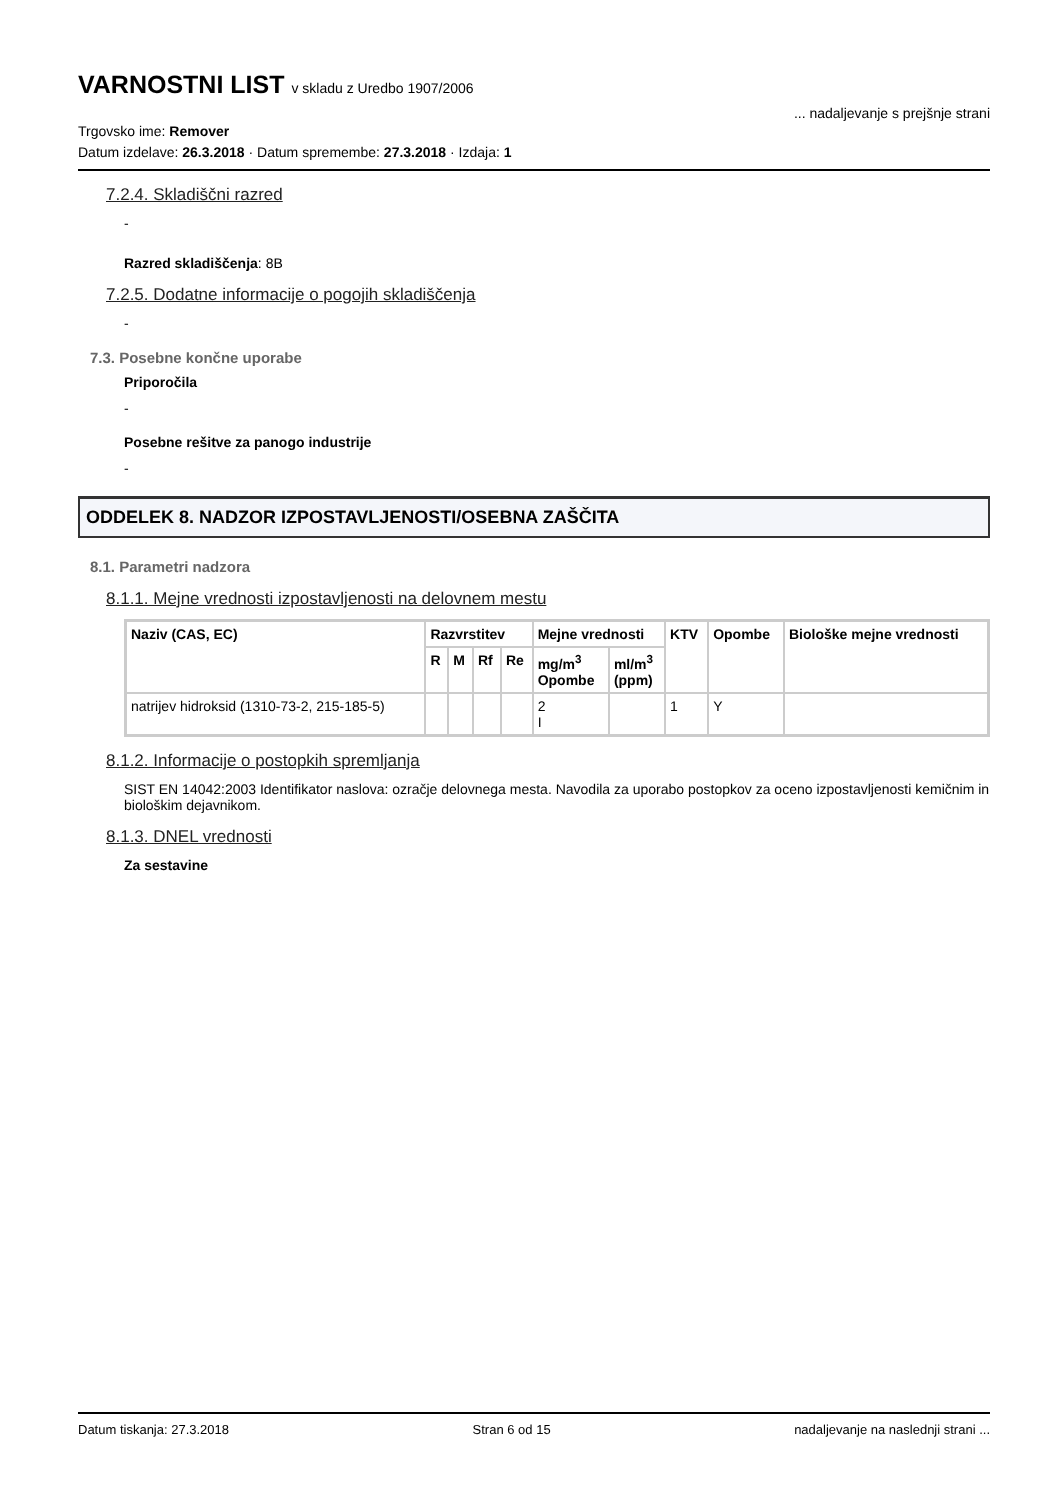VARNOSTNI LIST v skladu z Uredbo 1907/2006
... nadaljevanje s prejšnje strani
Trgovsko ime: Remover
Datum izdelave: 26.3.2018 · Datum spremembe: 27.3.2018 · Izdaja: 1
7.2.4. Skladiščni razred
-
Razred skladiščenja: 8B
7.2.5. Dodatne informacije o pogojih skladiščenja
-
7.3. Posebne končne uporabe
Priporočila
-
Posebne rešitve za panogo industrije
-
ODDELEK 8. NADZOR IZPOSTAVLJENOSTI/OSEBNA ZAŠČITA
8.1. Parametri nadzora
8.1.1. Mejne vrednosti izpostavljenosti na delovnem mestu
| Naziv (CAS, EC) | Razvrstitev | | | | Mejne vrednosti | | KTV | Opombe | Biološke mejne vrednosti |
| --- | --- | --- | --- | --- | --- | --- | --- | --- | --- |
| | R | M | Rf | Re | mg/m<sup>3</sup> Opombe | ml/m<sup>3</sup> (ppm) | | | |
| natrijev hidroksid (1310-73-2, 215-185-5) | | | | | 2 I | | 1 | Y | |
8.1.2. Informacije o postopkih spremljanja
SIST EN 14042:2003 Identifikator naslova: ozračje delovnega mesta. Navodila za uporabo postopkov za oceno izpostavljenosti kemičnim in biološkim dejavnikom.
8.1.3. DNEL vrednosti
Za sestavine
Datum tiskanja: 27.3.2018 Stran 6 od 15 nadaljevanje na naslednji strani ...